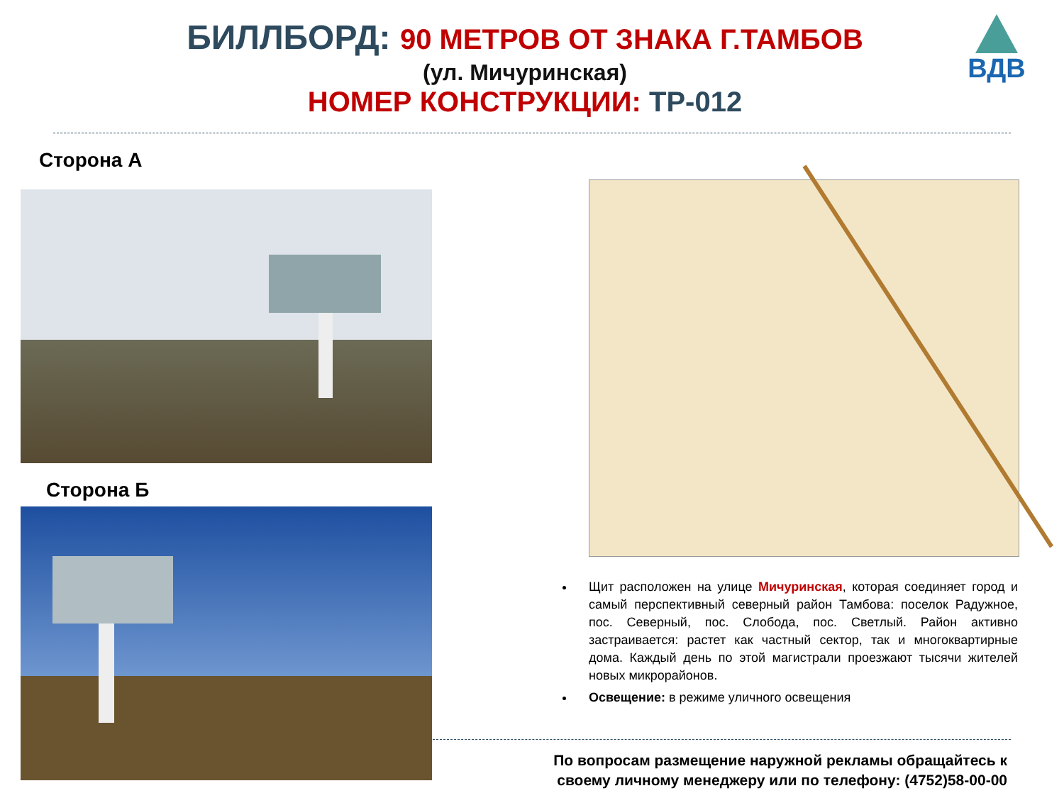БИЛЛБОРД: 90 МЕТРОВ ОТ ЗНАКА Г.ТАМБОВ
(ул. Мичуринская)
НОМЕР КОНСТРУКЦИИ: ТР-012
ВДВ
Сторона А
Сторона Б
Щит расположен на улице Мичуринская, которая соединяет город и самый перспективный северный район Тамбова: поселок Радужное, пос. Северный, пос. Слобода, пос. Светлый. Район активно застраивается: растет как частный сектор, так и многоквартирные дома. Каждый день по этой магистрали проезжают тысячи жителей новых микрорайонов.
Освещение: в режиме уличного освещения
По вопросам размещение наружной рекламы обращайтесь к
своему личному менеджеру или по телефону: (4752)58-00-00